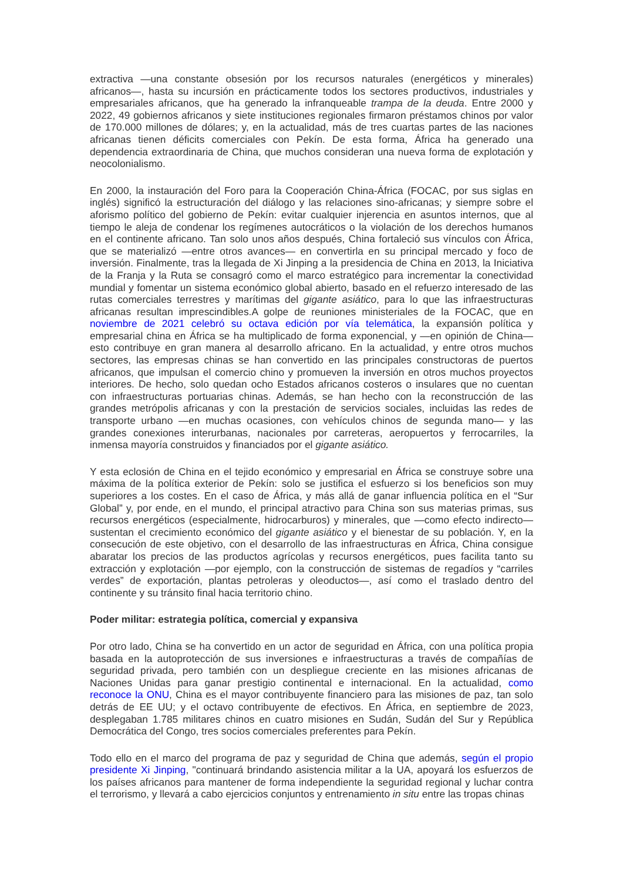extractiva —una constante obsesión por los recursos naturales (energéticos y minerales) africanos—, hasta su incursión en prácticamente todos los sectores productivos, industriales y empresariales africanos, que ha generado la infranqueable trampa de la deuda. Entre 2000 y 2022, 49 gobiernos africanos y siete instituciones regionales firmaron préstamos chinos por valor de 170.000 millones de dólares; y, en la actualidad, más de tres cuartas partes de las naciones africanas tienen déficits comerciales con Pekín. De esta forma, África ha generado una dependencia extraordinaria de China, que muchos consideran una nueva forma de explotación y neocolonialismo.
En 2000, la instauración del Foro para la Cooperación China-África (FOCAC, por sus siglas en inglés) significó la estructuración del diálogo y las relaciones sino-africanas; y siempre sobre el aforismo político del gobierno de Pekín: evitar cualquier injerencia en asuntos internos, que al tiempo le aleja de condenar los regímenes autocráticos o la violación de los derechos humanos en el continente africano. Tan solo unos años después, China fortaleció sus vínculos con África, que se materializó —entre otros avances— en convertirla en su principal mercado y foco de inversión. Finalmente, tras la llegada de Xi Jinping a la presidencia de China en 2013, la Iniciativa de la Franja y la Ruta se consagró como el marco estratégico para incrementar la conectividad mundial y fomentar un sistema económico global abierto, basado en el refuerzo interesado de las rutas comerciales terrestres y marítimas del gigante asiático, para lo que las infraestructuras africanas resultan imprescindibles.A golpe de reuniones ministeriales de la FOCAC, que en noviembre de 2021 celebró su octava edición por vía telemática, la expansión política y empresarial china en África se ha multiplicado de forma exponencial, y —en opinión de China— esto contribuye en gran manera al desarrollo africano. En la actualidad, y entre otros muchos sectores, las empresas chinas se han convertido en las principales constructoras de puertos africanos, que impulsan el comercio chino y promueven la inversión en otros muchos proyectos interiores. De hecho, solo quedan ocho Estados africanos costeros o insulares que no cuentan con infraestructuras portuarias chinas. Además, se han hecho con la reconstrucción de las grandes metrópolis africanas y con la prestación de servicios sociales, incluidas las redes de transporte urbano —en muchas ocasiones, con vehículos chinos de segunda mano— y las grandes conexiones interurbanas, nacionales por carreteras, aeropuertos y ferrocarriles, la inmensa mayoría construidos y financiados por el gigante asiático.
Y esta eclosión de China en el tejido económico y empresarial en África se construye sobre una máxima de la política exterior de Pekín: solo se justifica el esfuerzo si los beneficios son muy superiores a los costes. En el caso de África, y más allá de ganar influencia política en el “Sur Global” y, por ende, en el mundo, el principal atractivo para China son sus materias primas, sus recursos energéticos (especialmente, hidrocarburos) y minerales, que —como efecto indirecto— sustentan el crecimiento económico del gigante asiático y el bienestar de su población. Y, en la consecución de este objetivo, con el desarrollo de las infraestructuras en África, China consigue abaratar los precios de las productos agrícolas y recursos energéticos, pues facilita tanto su extracción y explotación —por ejemplo, con la construcción de sistemas de regadíos y “carriles verdes” de exportación, plantas petroleras y oleoductos—, así como el traslado dentro del continente y su tránsito final hacia territorio chino.
Poder militar: estrategia política, comercial y expansiva
Por otro lado, China se ha convertido en un actor de seguridad en África, con una política propia basada en la autoprotección de sus inversiones e infraestructuras a través de compañías de seguridad privada, pero también con un despliegue creciente en las misiones africanas de Naciones Unidas para ganar prestigio continental e internacional. En la actualidad, como reconoce la ONU, China es el mayor contribuyente financiero para las misiones de paz, tan solo detrás de EE UU; y el octavo contribuyente de efectivos. En África, en septiembre de 2023, desplegaban 1.785 militares chinos en cuatro misiones en Sudán, Sudán del Sur y República Democrática del Congo, tres socios comerciales preferentes para Pekín.
Todo ello en el marco del programa de paz y seguridad de China que además, según el propio presidente Xi Jinping, "continuará brindando asistencia militar a la UA, apoyará los esfuerzos de los países africanos para mantener de forma independiente la seguridad regional y luchar contra el terrorismo, y llevará a cabo ejercicios conjuntos y entrenamiento in situ entre las tropas chinas